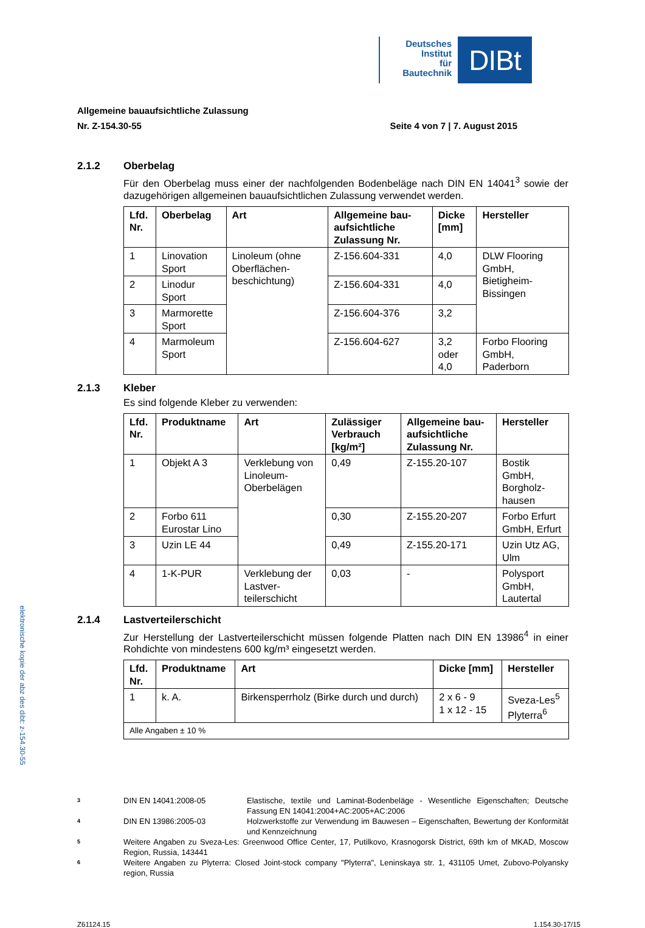Deutsches
Institut
für
Bautechnik
DIBt
Allgemeine bauaufsichtliche Zulassung
Nr. Z-154.30-55 Seite 4 von 7 | 7. August 2015
2.1.2 Oberbelag
Für den Oberbelag muss einer der nachfolgenden Bodenbeläge nach DIN EN 14041<sup>3</sup> sowie der dazugehörigen allgemeinen bauaufsichtlichen Zulassung verwendet werden.
| Lfd. Nr. | Oberbelag | Art | Allgemeine bau-aufsichtliche Zulassung Nr. | Dicke [mm] | Hersteller |
| --- | --- | --- | --- | --- | --- |
| 1 | Linovation Sport | Linoleum (ohne Oberflächen-beschichtung) | Z-156.604-331 | 4,0 | DLW Flooring GmbH, Bietigheim-Bissingen |
| 2 | Linodur Sport | | Z-156.604-331 | 4,0 | |
| 3 | Marmorette Sport | | Z-156.604-376 | 3,2 | |
| 4 | Marmoleum Sport | | Z-156.604-627 | 3,2 oder 4,0 | Forbo Flooring GmbH, Paderborn |
2.1.3 Kleber
Es sind folgende Kleber zu verwenden:
| Lfd. Nr. | Produktname | Art | Zulässiger Verbrauch [kg/m²] | Allgemeine bau-aufsichtliche Zulassung Nr. | Hersteller |
| --- | --- | --- | --- | --- | --- |
| 1 | Objekt A 3 | Verklebung von Linoleum-Oberbelägen | 0,49 | Z-155.20-107 | Bostik GmbH, Borgholz-hausen |
| 2 | Forbo 611 Eurostar Lino | | 0,30 | Z-155.20-207 | Forbo Erfurt GmbH, Erfurt |
| 3 | Uzin LE 44 | | 0,49 | Z-155.20-171 | Uzin Utz AG, Ulm |
| 4 | 1-K-PUR | Verklebung der Lastver-teilerschicht | 0,03 | - | Polysport GmbH, Lautertal |
2.1.4 Lastverteilerschicht
Zur Herstellung der Lastverteilerschicht müssen folgende Platten nach DIN EN 13986<sup>4</sup> in einer Rohdichte von mindestens 600 kg/m³ eingesetzt werden.
| Lfd. Nr. | Produktname | Art | Dicke [mm] | Hersteller |
| --- | --- | --- | --- | --- |
| 1 | k. A. | Birkensperrholz (Birke durch und durch) | 2 x 6 - 9 1 x 12 - 15 | Sveza-Les<sup>5</sup> Plyterra<sup>6</sup> |
| Alle Angaben ± 10 % | | | | |
elektronische kopie der abz des dibt: z-154.30-55
3 DIN EN 14041:2008-05 Elastische, textile und Laminat-Bodenbeläge - Wesentliche Eigenschaften; Deutsche Fassung EN 14041:2004+AC:2005+AC:2006
4 DIN EN 13986:2005-03 Holzwerkstoffe zur Verwendung im Bauwesen – Eigenschaften, Bewertung der Konformität und Kennzeichnung
5 Weitere Angaben zu Sveza-Les: Greenwood Office Center, 17, Putilkovo, Krasnogorsk District, 69th km of MKAD, Moscow Region, Russia, 143441
6 Weitere Angaben zu Plyterra: Closed Joint-stock company "Plyterra", Leninskaya str. 1, 431105 Umet, Zubovo-Polyansky region, Russia
Z61124.15 1.154.30-17/15